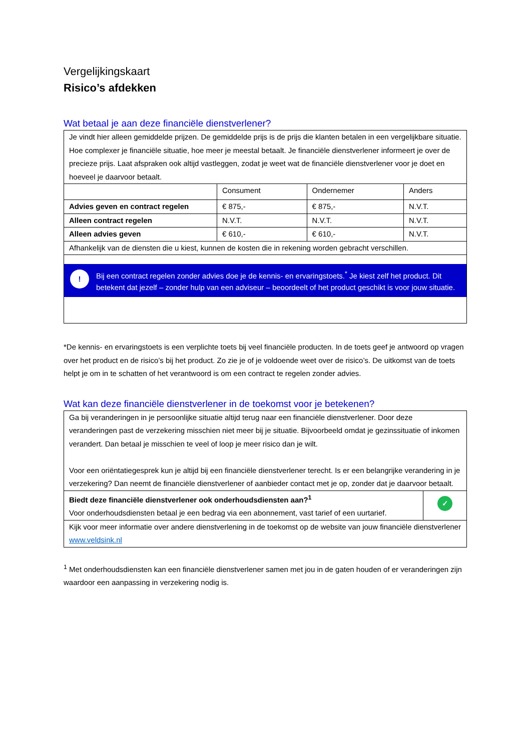Vergelijkingskaart
Risico’s afdekken
Wat betaal je aan deze financiële dienstverlener?
| Je vindt hier alleen gemiddelde prijzen. De gemiddelde prijs is de prijs die klanten betalen in een vergelijkbare situatie. Hoe complexer je financiële situatie, hoe meer je meestal betaalt. Je financiële dienstverlener informeert je over de precieze prijs. Laat afspraken ook altijd vastleggen, zodat je weet wat de financiële dienstverlener voor je doet en hoeveel je daarvoor betaalt. | | | |
| | Consument | Ondernemer | Anders |
| Advies geven en contract regelen | € 875,- | € 875,- | N.V.T. |
| Alleen contract regelen | N.V.T. | N.V.T. | N.V.T. |
| Alleen advies geven | € 610,- | € 610,- | N.V.T. |
| Afhankelijk van de diensten die u kiest, kunnen de kosten die in rekening worden gebracht verschillen. | | | |
| ! Bij een contract regelen zonder advies doe je de kennis- en ervaringstoets.<sup>*</sup> Je kiest zelf het product. Dit betekent dat jezelf – zonder hulp van een adviseur – beoordeelt of het product geschikt is voor jouw situatie. | | | |
*De kennis- en ervaringstoets is een verplichte toets bij veel financiële producten. In de toets geef je antwoord op vragen over het product en de risico’s bij het product. Zo zie je of je voldoende weet over de risico’s. De uitkomst van de toets helpt je om in te schatten of het verantwoord is om een contract te regelen zonder advies.
Wat kan deze financiële dienstverlener in de toekomst voor je betekenen?
| Ga bij veranderingen in je persoonlijke situatie altijd terug naar een financiële dienstverlener. Door deze veranderingen past de verzekering misschien niet meer bij je situatie. Bijvoorbeeld omdat je gezinssituatie of inkomen verandert. Dan betaal je misschien te veel of loop je meer risico dan je wilt. Voor een oriëntatiegesprek kun je altijd bij een financiële dienstverlener terecht. Is er een belangrijke verandering in je verzekering? Dan neemt de financiële dienstverlener of aanbieder contact met je op, zonder dat je daarvoor betaalt. | |
| Biedt deze financiële dienstverlener ook onderhoudsdiensten aan?<sup>1</sup> Voor onderhoudsdiensten betaal je een bedrag via een abonnement, vast tarief of een uurtarief. | ✓ |
| Kijk voor meer informatie over andere dienstverlening in de toekomst op de website van jouw financiële dienstverlener www.veldsink.nl | |
<sup>1</sup> Met onderhoudsdiensten kan een financiële dienstverlener samen met jou in de gaten houden of er veranderingen zijn waardoor een aanpassing in verzekering nodig is.